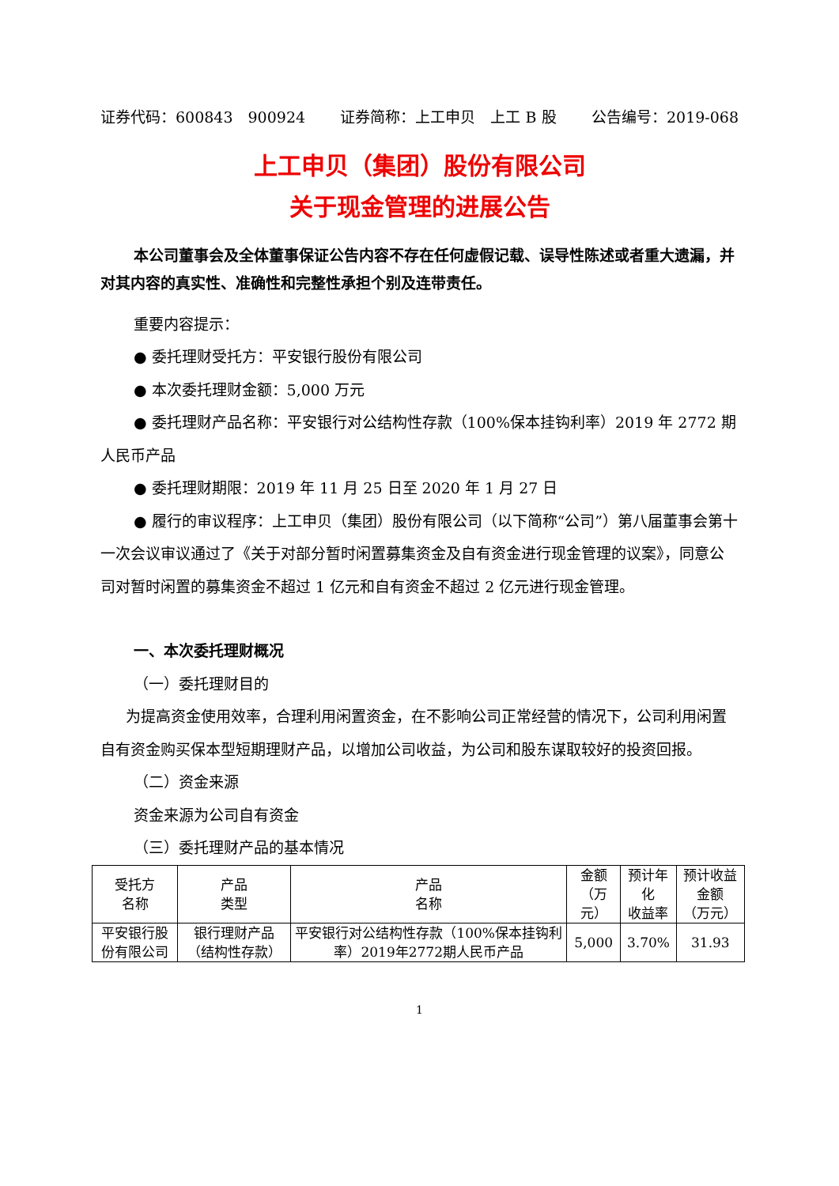证券代码：600843　900924 证券简称：上工申贝　上工 B 股 公告编号：2019-068
上工申贝（集团）股份有限公司
关于现金管理的进展公告
本公司董事会及全体董事保证公告内容不存在任何虚假记载、误导性陈述或者重大遗漏，并对其内容的真实性、准确性和完整性承担个别及连带责任。
重要内容提示：
● 委托理财受托方：平安银行股份有限公司
● 本次委托理财金额：5,000 万元
● 委托理财产品名称：平安银行对公结构性存款（100%保本挂钩利率）2019 年 2772 期人民币产品
● 委托理财期限：2019 年 11 月 25 日至 2020 年 1 月 27 日
● 履行的审议程序：上工申贝（集团）股份有限公司（以下简称“公司”）第八届董事会第十一次会议审议通过了《关于对部分暂时闲置募集资金及自有资金进行现金管理的议案》，同意公司对暂时闲置的募集资金不超过 1 亿元和自有资金不超过 2 亿元进行现金管理。
一、本次委托理财概况
（一）委托理财目的
为提高资金使用效率，合理利用闲置资金，在不影响公司正常经营的情况下，公司利用闲置自有资金购买保本型短期理财产品，以增加公司收益，为公司和股东谋取较好的投资回报。
（二）资金来源
资金来源为公司自有资金
（三）委托理财产品的基本情况
| 受托方 名称 | 产品 类型 | 产品 名称 | 金额 （万元） | 预计年化 收益率 | 预计收益金额 （万元） |
| 平安银行股份有限公司 | 银行理财产品（结构性存款） | 平安银行对公结构性存款（100%保本挂钩利率）2019年2772期人民币产品 | 5,000 | 3.70% | 31.93 |
1